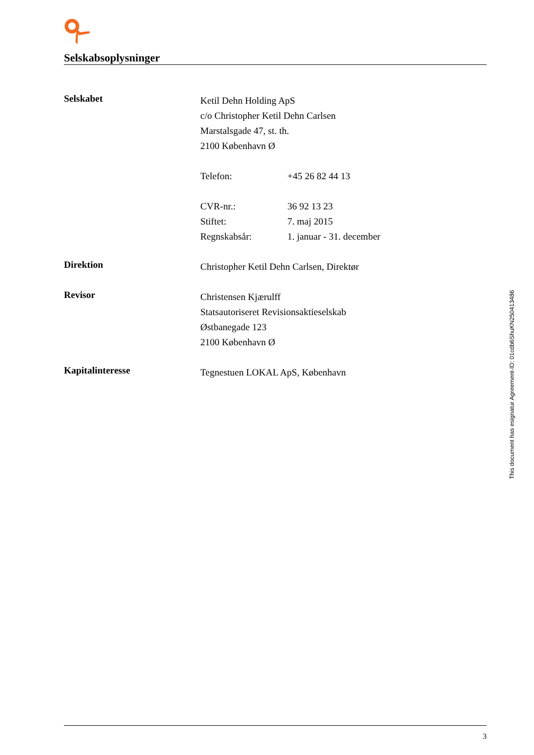Selskabsoplysninger
Selskabet
Ketil Dehn Holding ApS
c/o Christopher Ketil Dehn Carlsen
Marstalsgade 47, st. th.
2100 København Ø
Telefon: +45 26 82 44 13
CVR-nr.: 36 92 13 23
Stiftet: 7. maj 2015
Regnskabsår: 1. januar - 31. december
Direktion
Christopher Ketil Dehn Carlsen, Direktør
Revisor
Christensen Kjærulff
Statsautoriseret Revisionsaktieselskab
Østbanegade 123
2100 København Ø
Kapitalinteresse
Tegnestuen LOKAL ApS, København
This document has esignatur Agreement-ID: 01cdb6ShuKN250413486
3